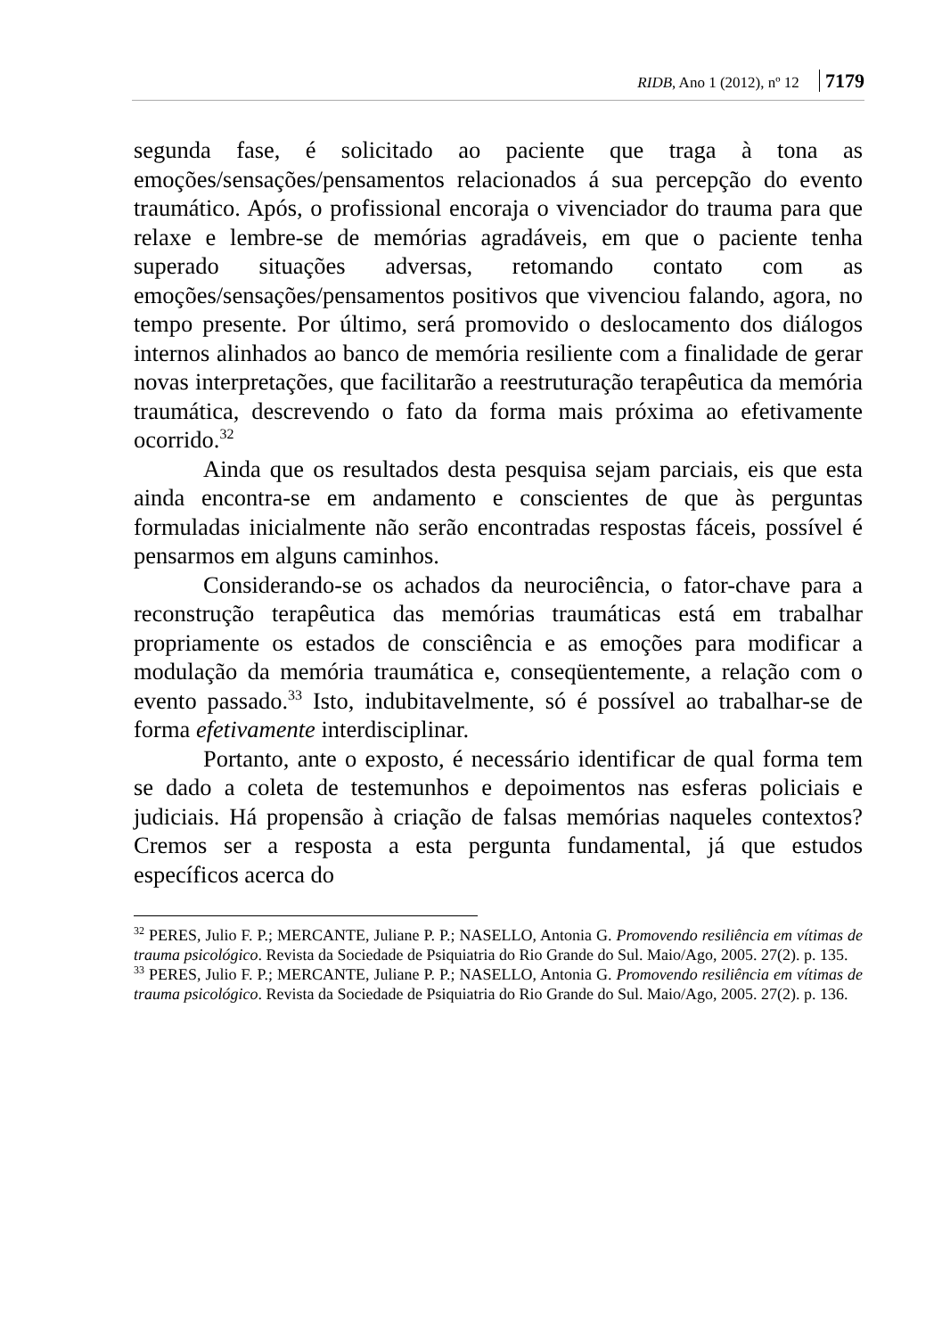RIDB, Ano 1 (2012), nº 12 7179
segunda fase, é solicitado ao paciente que traga à tona as emoções/sensações/pensamentos relacionados á sua percepção do evento traumático. Após, o profissional encoraja o vivenciador do trauma para que relaxe e lembre-se de memórias agradáveis, em que o paciente tenha superado situações adversas, retomando contato com as emoções/sensações/pensamentos positivos que vivenciou falando, agora, no tempo presente. Por último, será promovido o deslocamento dos diálogos internos alinhados ao banco de memória resiliente com a finalidade de gerar novas interpretações, que facilitarão a reestruturação terapêutica da memória traumática, descrevendo o fato da forma mais próxima ao efetivamente ocorrido.<sup>32</sup>
Ainda que os resultados desta pesquisa sejam parciais, eis que esta ainda encontra-se em andamento e conscientes de que às perguntas formuladas inicialmente não serão encontradas respostas fáceis, possível é pensarmos em alguns caminhos.
Considerando-se os achados da neurociência, o fator-chave para a reconstrução terapêutica das memórias traumáticas está em trabalhar propriamente os estados de consciência e as emoções para modificar a modulação da memória traumática e, conseqüentemente, a relação com o evento passado.<sup>33</sup> Isto, indubitavelmente, só é possível ao trabalhar-se de forma efetivamente interdisciplinar.
Portanto, ante o exposto, é necessário identificar de qual forma tem se dado a coleta de testemunhos e depoimentos nas esferas policiais e judiciais. Há propensão à criação de falsas memórias naqueles contextos? Cremos ser a resposta a esta pergunta fundamental, já que estudos específicos acerca do
<sup>32</sup> PERES, Julio F. P.; MERCANTE, Juliane P. P.; NASELLO, Antonia G. Promovendo resiliência em vítimas de trauma psicológico. Revista da Sociedade de Psiquiatria do Rio Grande do Sul. Maio/Ago, 2005. 27(2). p. 135.
<sup>33</sup> PERES, Julio F. P.; MERCANTE, Juliane P. P.; NASELLO, Antonia G. Promovendo resiliência em vítimas de trauma psicológico. Revista da Sociedade de Psiquiatria do Rio Grande do Sul. Maio/Ago, 2005. 27(2). p. 136.